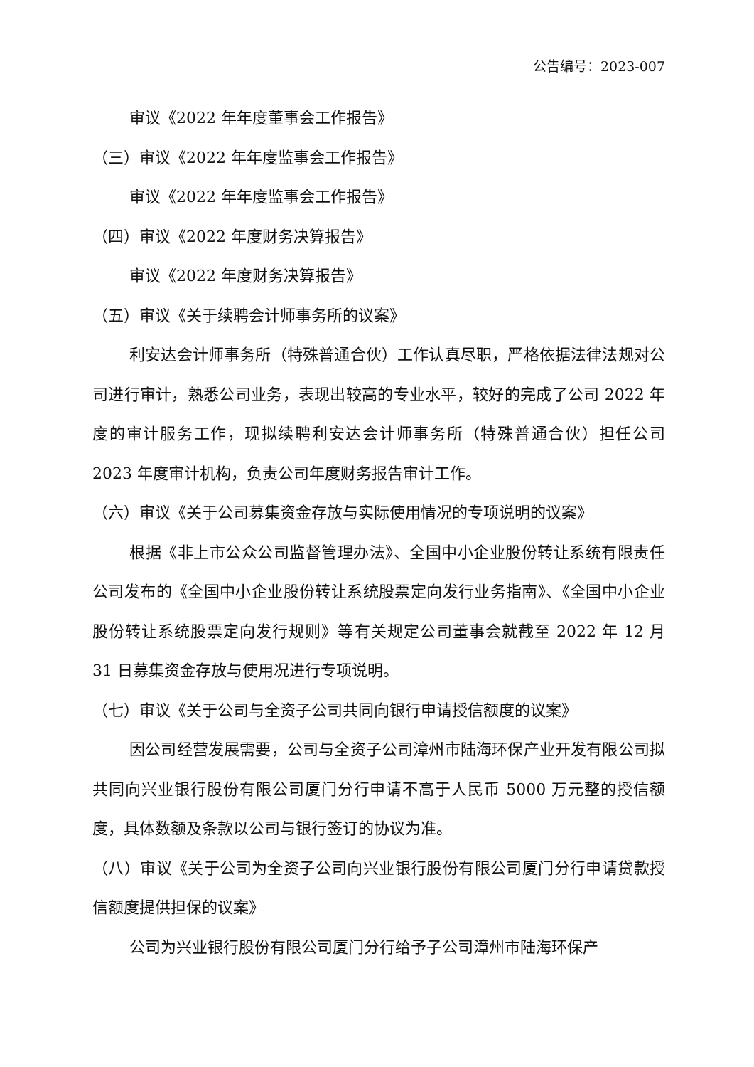公告编号：2023-007
审议《2022 年年度董事会工作报告》
（三）审议《2022 年年度监事会工作报告》
审议《2022 年年度监事会工作报告》
（四）审议《2022 年度财务决算报告》
审议《2022 年度财务决算报告》
（五）审议《关于续聘会计师事务所的议案》
利安达会计师事务所（特殊普通合伙）工作认真尽职，严格依据法律法规对公司进行审计，熟悉公司业务，表现出较高的专业水平，较好的完成了公司 2022 年度的审计服务工作，现拟续聘利安达会计师事务所（特殊普通合伙）担任公司 2023 年度审计机构，负责公司年度财务报告审计工作。
（六）审议《关于公司募集资金存放与实际使用情况的专项说明的议案》
根据《非上市公众公司监督管理办法》、全国中小企业股份转让系统有限责任公司发布的《全国中小企业股份转让系统股票定向发行业务指南》、《全国中小企业股份转让系统股票定向发行规则》等有关规定公司董事会就截至 2022 年 12 月 31 日募集资金存放与使用况进行专项说明。
（七）审议《关于公司与全资子公司共同向银行申请授信额度的议案》
因公司经营发展需要，公司与全资子公司漳州市陆海环保产业开发有限公司拟共同向兴业银行股份有限公司厦门分行申请不高于人民币 5000 万元整的授信额度，具体数额及条款以公司与银行签订的协议为准。
（八）审议《关于公司为全资子公司向兴业银行股份有限公司厦门分行申请贷款授信额度提供担保的议案》
公司为兴业银行股份有限公司厦门分行给予子公司漳州市陆海环保产